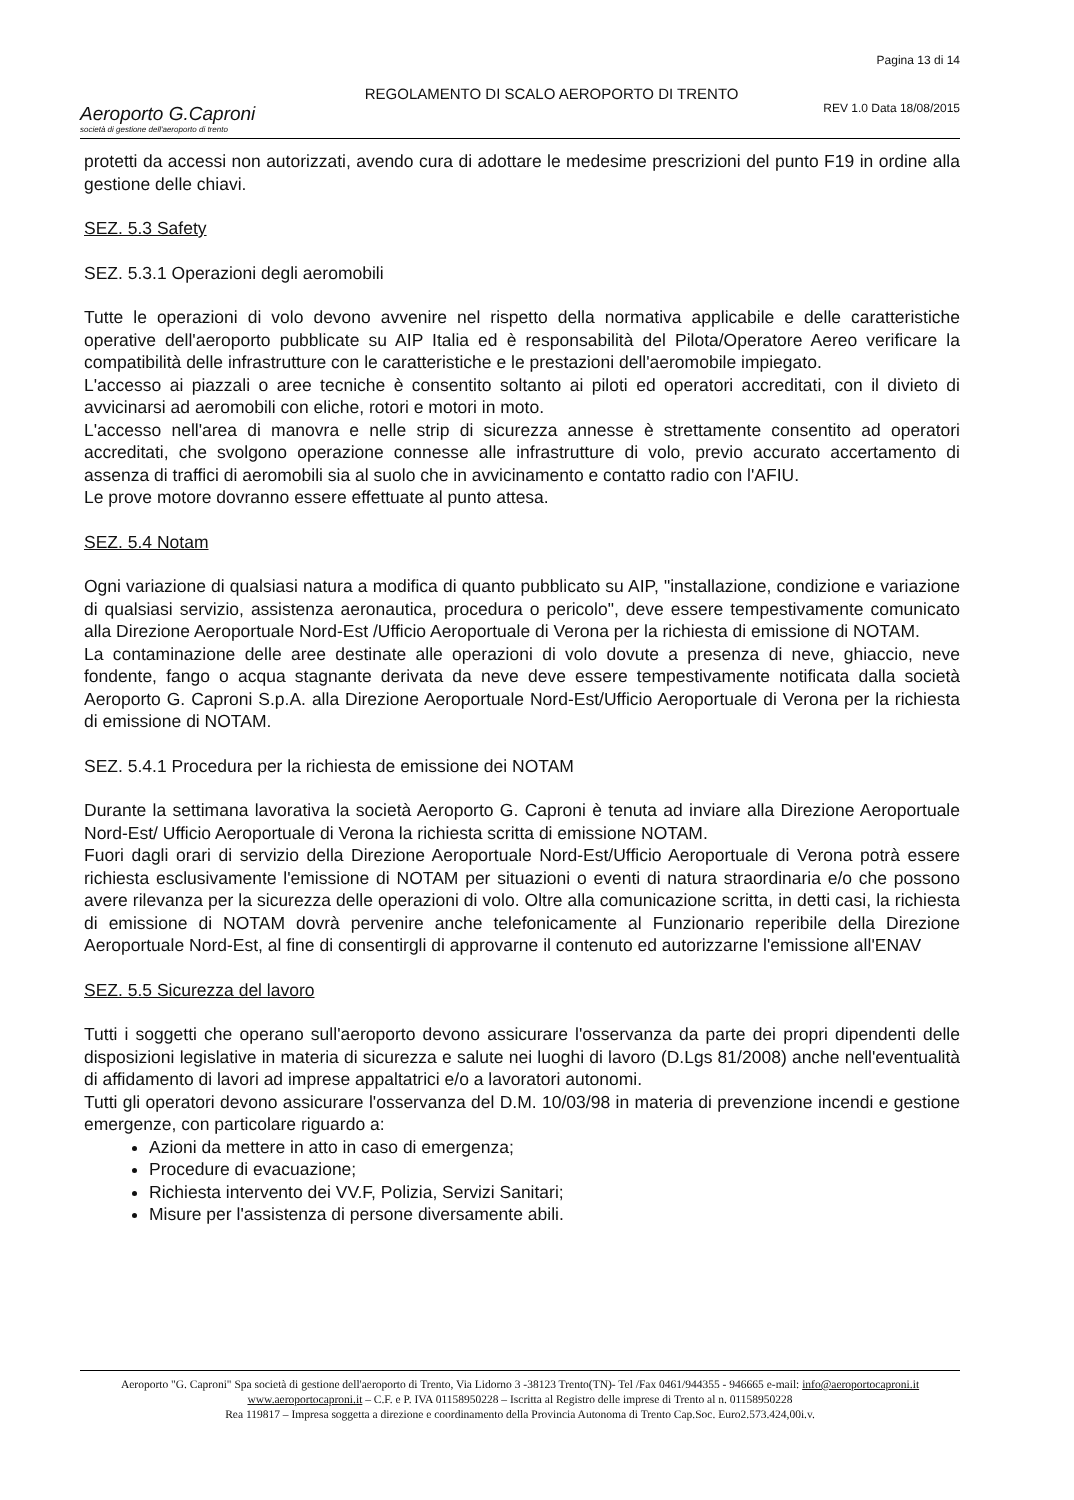Aeroporto G.Caproni
società di gestione dell'aeroporto di trento
REGOLAMENTO DI SCALO AEROPORTO DI TRENTO
Pagina 13 di 14
REV 1.0 Data 18/08/2015
protetti da accessi non autorizzati, avendo cura di adottare le medesime prescrizioni del punto F19 in ordine alla gestione delle chiavi.
SEZ. 5.3 Safety
SEZ. 5.3.1 Operazioni degli aeromobili
Tutte le operazioni di volo devono avvenire nel rispetto della normativa applicabile e delle caratteristiche operative dell'aeroporto pubblicate su AIP Italia ed è responsabilità del Pilota/Operatore Aereo verificare la compatibilità delle infrastrutture con le caratteristiche e le prestazioni dell'aeromobile impiegato.
L'accesso ai piazzali o aree tecniche è consentito soltanto ai piloti ed operatori accreditati, con il divieto di avvicinarsi ad aeromobili con eliche, rotori e motori in moto.
L'accesso nell'area di manovra e nelle strip di sicurezza annesse è strettamente consentito ad operatori accreditati, che svolgono operazione connesse alle infrastrutture di volo, previo accurato accertamento di assenza di traffici di aeromobili sia al suolo che in avvicinamento e contatto radio con l'AFIU.
Le prove motore dovranno essere effettuate al punto attesa.
SEZ. 5.4 Notam
Ogni variazione di qualsiasi natura a modifica di quanto pubblicato su AIP, "installazione, condizione e variazione di qualsiasi servizio, assistenza aeronautica, procedura o pericolo", deve essere tempestivamente comunicato alla Direzione Aeroportuale Nord-Est /Ufficio Aeroportuale di Verona per la richiesta di emissione di NOTAM.
La contaminazione delle aree destinate alle operazioni di volo dovute a presenza di neve, ghiaccio, neve fondente, fango o acqua stagnante derivata da neve deve essere tempestivamente notificata dalla società Aeroporto G. Caproni S.p.A. alla Direzione Aeroportuale Nord-Est/Ufficio Aeroportuale di Verona per la richiesta di emissione di NOTAM.
SEZ. 5.4.1 Procedura per la richiesta de emissione dei NOTAM
Durante la settimana lavorativa la società Aeroporto G. Caproni è tenuta ad inviare alla Direzione Aeroportuale Nord-Est/ Ufficio Aeroportuale di Verona la richiesta scritta di emissione NOTAM.
Fuori dagli orari di servizio della Direzione Aeroportuale Nord-Est/Ufficio Aeroportuale di Verona potrà essere richiesta esclusivamente l'emissione di NOTAM per situazioni o eventi di natura straordinaria e/o che possono avere rilevanza per la sicurezza delle operazioni di volo. Oltre alla comunicazione scritta, in detti casi, la richiesta di emissione di NOTAM dovrà pervenire anche telefonicamente al Funzionario reperibile della Direzione Aeroportuale Nord-Est, al fine di consentirgli di approvarne il contenuto ed autorizzarne l'emissione all'ENAV
SEZ. 5.5 Sicurezza del lavoro
Tutti i soggetti che operano sull'aeroporto devono assicurare l'osservanza da parte dei propri dipendenti delle disposizioni legislative in materia di sicurezza e salute nei luoghi di lavoro (D.Lgs 81/2008) anche nell'eventualità di affidamento di lavori ad imprese appaltatrici e/o a lavoratori autonomi.
Tutti gli operatori devono assicurare l'osservanza del D.M. 10/03/98 in materia di prevenzione incendi e gestione emergenze, con particolare riguardo a:
Azioni da mettere in atto in caso di emergenza;
Procedure di evacuazione;
Richiesta intervento dei VV.F, Polizia, Servizi Sanitari;
Misure per l'assistenza di persone diversamente abili.
Aeroporto "G. Caproni" Spa società di gestione dell'aeroporto di Trento, Via Lidorno 3 -38123 Trento(TN)- Tel /Fax 0461/944355 - 946665 e-mail: info@aeroportocaproni.it www.aeroportocaproni.it – C.F. e P. IVA 01158950228 – Iscritta al Registro delle imprese di Trento al n. 01158950228
Rea 119817 – Impresa soggetta a direzione e coordinamento della Provincia Autonoma di Trento Cap.Soc. Euro2.573.424,00i.v.